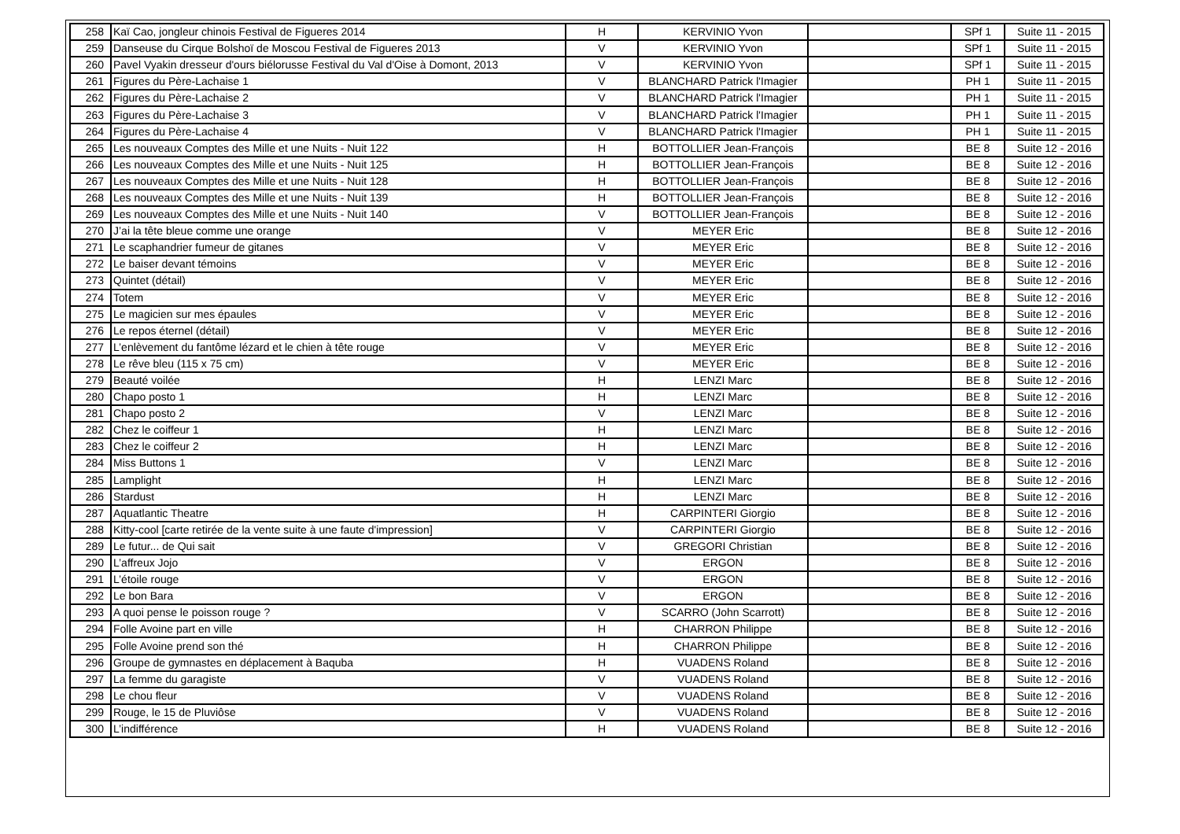| 258 | Kaï Cao, jongleur chinois Festival de Figueres 2014 | H | KERVINIO Yvon | | SPf 1 | Suite 11 - 2015 |
| 259 | Danseuse du Cirque Bolshoï de Moscou Festival de Figueres 2013 | V | KERVINIO Yvon | | SPf 1 | Suite 11 - 2015 |
| 260 | Pavel Vyakin dresseur d'ours biélorusse Festival du Val d'Oise à Domont, 2013 | V | KERVINIO Yvon | | SPf 1 | Suite 11 - 2015 |
| 261 | Figures du Père-Lachaise 1 | V | BLANCHARD Patrick l'Imagier | | PH 1 | Suite 11 - 2015 |
| 262 | Figures du Père-Lachaise 2 | V | BLANCHARD Patrick l'Imagier | | PH 1 | Suite 11 - 2015 |
| 263 | Figures du Père-Lachaise 3 | V | BLANCHARD Patrick l'Imagier | | PH 1 | Suite 11 - 2015 |
| 264 | Figures du Père-Lachaise 4 | V | BLANCHARD Patrick l'Imagier | | PH 1 | Suite 11 - 2015 |
| 265 | Les nouveaux Comptes des Mille et une Nuits - Nuit 122 | H | BOTTOLLIER Jean-François | | BE 8 | Suite 12 - 2016 |
| 266 | Les nouveaux Comptes des Mille et une Nuits - Nuit 125 | H | BOTTOLLIER Jean-François | | BE 8 | Suite 12 - 2016 |
| 267 | Les nouveaux Comptes des Mille et une Nuits - Nuit 128 | H | BOTTOLLIER Jean-François | | BE 8 | Suite 12 - 2016 |
| 268 | Les nouveaux Comptes des Mille et une Nuits - Nuit 139 | H | BOTTOLLIER Jean-François | | BE 8 | Suite 12 - 2016 |
| 269 | Les nouveaux Comptes des Mille et une Nuits - Nuit 140 | V | BOTTOLLIER Jean-François | | BE 8 | Suite 12 - 2016 |
| 270 | J’ai la tête bleue comme une orange | V | MEYER Eric | | BE 8 | Suite 12 - 2016 |
| 271 | Le scaphandrier fumeur de gitanes | V | MEYER Eric | | BE 8 | Suite 12 - 2016 |
| 272 | Le baiser devant témoins | V | MEYER Eric | | BE 8 | Suite 12 - 2016 |
| 273 | Quintet (détail) | V | MEYER Eric | | BE 8 | Suite 12 - 2016 |
| 274 | Totem | V | MEYER Eric | | BE 8 | Suite 12 - 2016 |
| 275 | Le magicien sur mes épaules | V | MEYER Eric | | BE 8 | Suite 12 - 2016 |
| 276 | Le repos éternel (détail) | V | MEYER Eric | | BE 8 | Suite 12 - 2016 |
| 277 | L’enlèvement du fantôme lézard et le chien à tête rouge | V | MEYER Eric | | BE 8 | Suite 12 - 2016 |
| 278 | Le rêve bleu (115 x 75 cm) | V | MEYER Eric | | BE 8 | Suite 12 - 2016 |
| 279 | Beauté voilée | H | LENZI Marc | | BE 8 | Suite 12 - 2016 |
| 280 | Chapo posto 1 | H | LENZI Marc | | BE 8 | Suite 12 - 2016 |
| 281 | Chapo posto 2 | V | LENZI Marc | | BE 8 | Suite 12 - 2016 |
| 282 | Chez le coiffeur 1 | H | LENZI Marc | | BE 8 | Suite 12 - 2016 |
| 283 | Chez le coiffeur 2 | H | LENZI Marc | | BE 8 | Suite 12 - 2016 |
| 284 | Miss Buttons 1 | V | LENZI Marc | | BE 8 | Suite 12 - 2016 |
| 285 | Lamplight | H | LENZI Marc | | BE 8 | Suite 12 - 2016 |
| 286 | Stardust | H | LENZI Marc | | BE 8 | Suite 12 - 2016 |
| 287 | Aquatlantic Theatre | H | CARPINTERI Giorgio | | BE 8 | Suite 12 - 2016 |
| 288 | Kitty-cool [carte retirée de la vente suite à une faute d'impression] | V | CARPINTERI Giorgio | | BE 8 | Suite 12 - 2016 |
| 289 | Le futur... de Qui sait | V | GREGORI Christian | | BE 8 | Suite 12 - 2016 |
| 290 | L’affreux Jojo | V | ERGON | | BE 8 | Suite 12 - 2016 |
| 291 | L’étoile rouge | V | ERGON | | BE 8 | Suite 12 - 2016 |
| 292 | Le bon Bara | V | ERGON | | BE 8 | Suite 12 - 2016 |
| 293 | A quoi pense le poisson rouge ? | V | SCARRO (John Scarrott) | | BE 8 | Suite 12 - 2016 |
| 294 | Folle Avoine part en ville | H | CHARRON Philippe | | BE 8 | Suite 12 - 2016 |
| 295 | Folle Avoine prend son thé | H | CHARRON Philippe | | BE 8 | Suite 12 - 2016 |
| 296 | Groupe de gymnastes en déplacement à Baquba | H | VUADENS Roland | | BE 8 | Suite 12 - 2016 |
| 297 | La femme du garagiste | V | VUADENS Roland | | BE 8 | Suite 12 - 2016 |
| 298 | Le chou fleur | V | VUADENS Roland | | BE 8 | Suite 12 - 2016 |
| 299 | Rouge, le 15 de Pluviôse | V | VUADENS Roland | | BE 8 | Suite 12 - 2016 |
| 300 | L’indifférence | H | VUADENS Roland | | BE 8 | Suite 12 - 2016 |